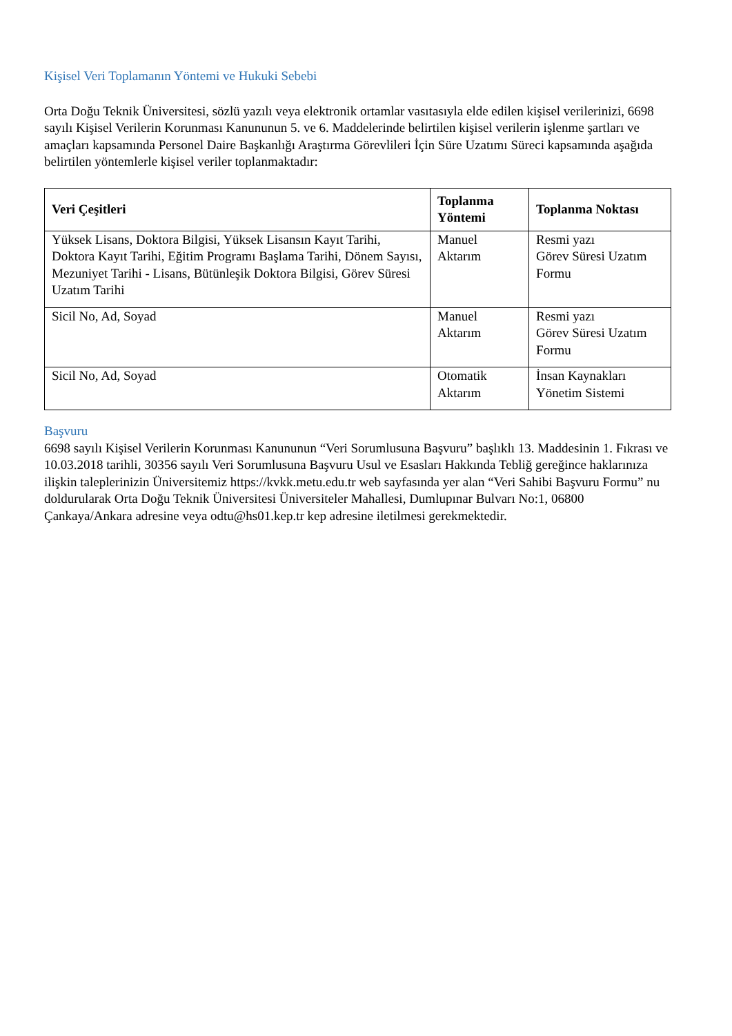Kişisel Veri Toplamanın Yöntemi ve Hukuki Sebebi
Orta Doğu Teknik Üniversitesi, sözlü yazılı veya elektronik ortamlar vasıtasıyla elde edilen kişisel verilerinizi, 6698 sayılı Kişisel Verilerin Korunması Kanununun 5. ve 6. Maddelerinde belirtilen kişisel verilerin işlenme şartları ve amaçları kapsamında Personel Daire Başkanlığı Araştırma Görevlileri İçin Süre Uzatımı Süreci kapsamında aşağıda belirtilen yöntemlerle kişisel veriler toplanmaktadır:
| Veri Çeşitleri | Toplanma Yöntemi | Toplanma Noktası |
| --- | --- | --- |
| Yüksek Lisans, Doktora Bilgisi, Yüksek Lisansın Kayıt Tarihi, Doktora Kayıt Tarihi, Eğitim Programı Başlama Tarihi, Dönem Sayısı, Mezuniyet Tarihi - Lisans, Bütünleşik Doktora Bilgisi, Görev Süresi Uzatım Tarihi | Manuel Aktarım | Resmi yazı Görev Süresi Uzatım Formu |
| Sicil No, Ad, Soyad | Manuel Aktarım | Resmi yazı Görev Süresi Uzatım Formu |
| Sicil No, Ad, Soyad | Otomatik Aktarım | İnsan Kaynakları Yönetim Sistemi |
Başvuru
6698 sayılı Kişisel Verilerin Korunması Kanununun “Veri Sorumlusuna Başvuru” başlıklı 13. Maddesinin 1. Fıkrası ve 10.03.2018 tarihli, 30356 sayılı Veri Sorumlusuna Başvuru Usul ve Esasları Hakkında Tebliğ gereğince haklarınıza ilişkin taleplerinizin Üniversitemiz https://kvkk.metu.edu.tr web sayfasında yer alan “Veri Sahibi Başvuru Formu” nu doldurularak Orta Doğu Teknik Üniversitesi Üniversiteler Mahallesi, Dumlupınar Bulvarı No:1, 06800 Çankaya/Ankara adresine veya odtu@hs01.kep.tr kep adresine iletilmesi gerekmektedir.